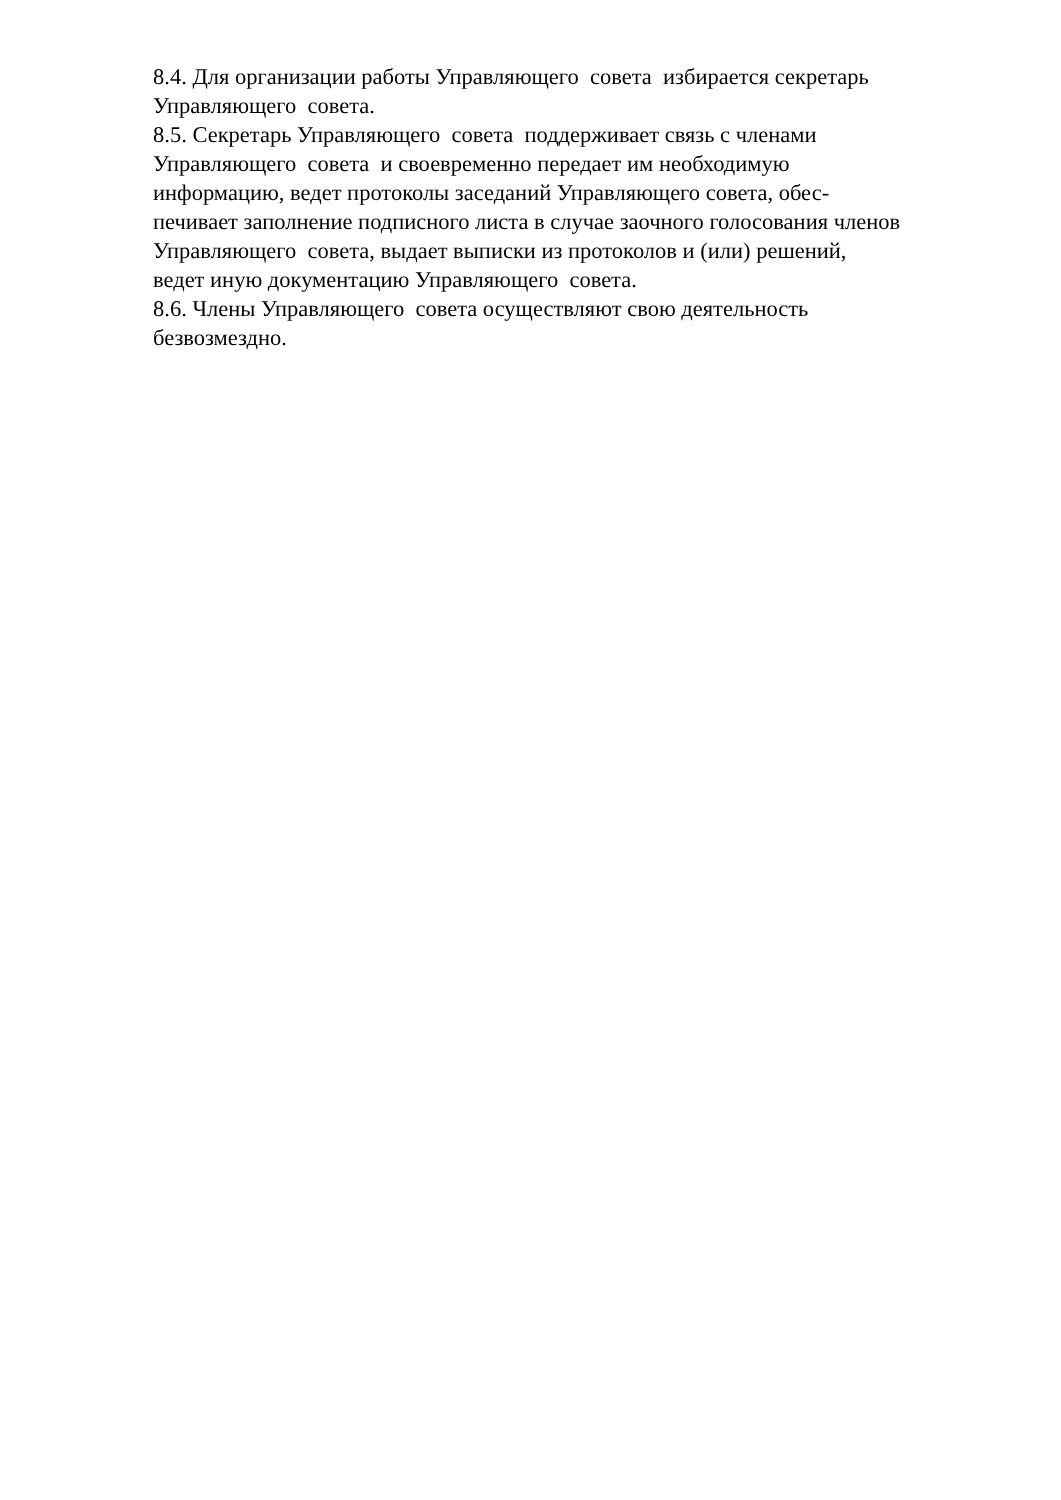8.4. Для организации работы Управляющего совета избирается секретарь
Управляющего совета.
8.5. Секретарь Управляющего совета поддерживает связь с членами
Управляющего совета и своевременно передает им необходимую
информацию, ведет протоколы заседаний Управляющего совета, обес-
печивает заполнение подписного листа в случае заочного голосования членов
Управляющего совета, выдает выписки из протоколов и (или) решений,
ведет иную документацию Управляющего совета.
8.6. Члены Управляющего совета осуществляют свою деятельность
безвозмездно.